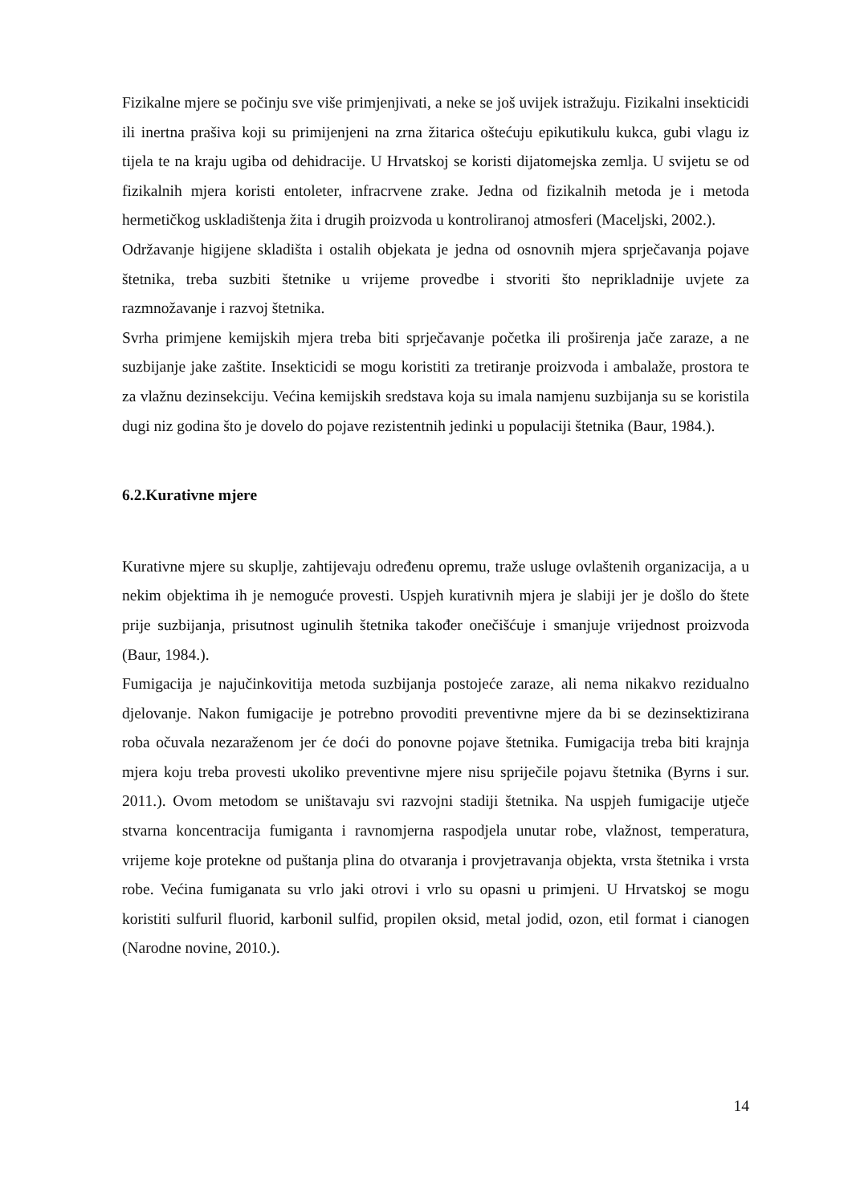Fizikalne mjere se počinju sve više primjenjivati, a neke se još uvijek istražuju. Fizikalni insekticidi ili inertna prašiva koji su primijenjeni na zrna žitarica oštećuju epikutikulu kukca, gubi vlagu iz tijela te na kraju ugiba od dehidracije. U Hrvatskoj se koristi dijatomejska zemlja. U svijetu se od fizikalnih mjera koristi entoleter, infracrvene zrake. Jedna od fizikalnih metoda je i metoda hermetičkog uskladištenja žita i drugih proizvoda u kontroliranoj atmosferi (Maceljski, 2002.).
Održavanje higijene skladišta i ostalih objekata je jedna od osnovnih mjera sprječavanja pojave štetnika, treba suzbiti štetnike u vrijeme provedbe i stvoriti što neprikladnije uvjete za razmnožavanje i razvoj štetnika.
Svrha primjene kemijskih mjera treba biti sprječavanje početka ili proširenja jače zaraze, a ne suzbijanje jake zaštite. Insekticidi se mogu koristiti za tretiranje proizvoda i ambalaže, prostora te za vlažnu dezinsekciju. Većina kemijskih sredstava koja su imala namjenu suzbijanja su se koristila dugi niz godina što je dovelo do pojave rezistentnih jedinki u populaciji štetnika (Baur, 1984.).
6.2.Kurativne mjere
Kurativne mjere su skuplje, zahtijevaju određenu opremu, traže usluge ovlaštenih organizacija, a u nekim objektima ih je nemoguće provesti. Uspjeh kurativnih mjera je slabiji jer je došlo do štete prije suzbijanja, prisutnost uginulih štetnika također onečišćuje i smanjuje vrijednost proizvoda (Baur, 1984.).
Fumigacija je najučinkovitija metoda suzbijanja postojeće zaraze, ali nema nikakvo rezidualno djelovanje. Nakon fumigacije je potrebno provoditi preventivne mjere da bi se dezinsektizirana roba očuvala nezaraženom jer će doći do ponovne pojave štetnika. Fumigacija treba biti krajnja mjera koju treba provesti ukoliko preventivne mjere nisu spriječile pojavu štetnika (Byrns i sur. 2011.). Ovom metodom se uništavaju svi razvojni stadiji štetnika. Na uspjeh fumigacije utječe stvarna koncentracija fumiganta i ravnomjerna raspodjela unutar robe, vlažnost, temperatura, vrijeme koje protekne od puštanja plina do otvaranja i provjetravanja objekta, vrsta štetnika i vrsta robe. Većina fumiganata su vrlo jaki otrovi i vrlo su opasni u primjeni. U Hrvatskoj se mogu koristiti sulfuril fluorid, karbonil sulfid, propilen oksid, metal jodid, ozon, etil format i cianogen (Narodne novine, 2010.).
14